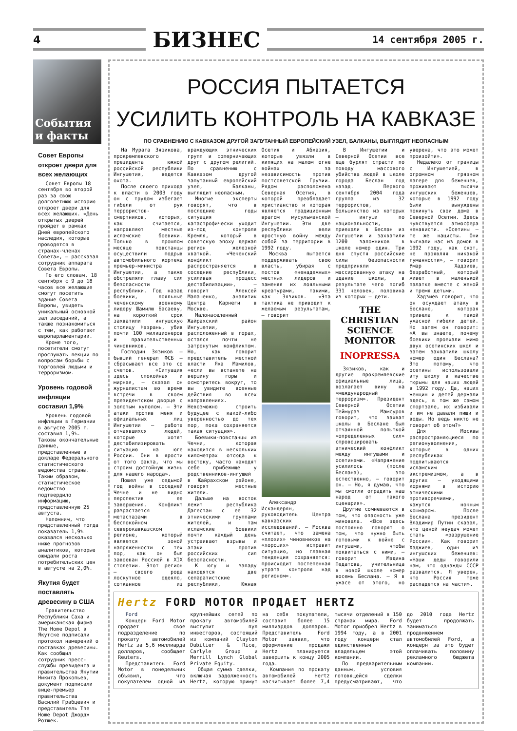4 БИЗНЕС 14 сентября 2005 г.
События и факты
Совет Европы откроет двери для всех желающих
Совет Европы 18 сентября во второй раз за свою долголетнюю историю откроет двери для всех желающих. «День открытых дверей пройдет в рамках Дней европейского наследия, которые проводятся в странах-членах Совета», – рассказал сотрудник аппарата Совета Европы.
По его словам, 18 сентября с 9 до 18 часов все желающие смогут посетить здание Совета Европы, увидеть уникальный основной зал заседаний, а также познакомиться с тем, как работают европарламентарии.
Кроме того, посетители смогут прослушать лекции по вопросам борьбы с торговлей людьми и терроризмом.
Уровень годовой инфляции составил 1,9%
Уровень годовой инфляции в Германии в августе 2005 г. составил 1,9%. Таковы окончательные данные, представленные в докладе Федерального статистического ведомства страны. Таким образом, статистическое ведомство подтвердило информацию, представленную 25 августа.
Напомним, что представленный тогда показатель 1,9% оказался несколько ниже прогнозов аналитиков, которые ожидали роста потребительских цен в августе на 2,0%.
Якутия будет поставлять древесину в США
Правительство Республики Саха и американская фирма The Home Depot в Якутске подписали протокол намерений о поставках древесины. Как сообщил сотрудник пресс-службы президента и правительства Якутии Никита Прокопьев, документ подписали вице-премьер правительства Василий Грабцевич и представитель The Home Depot Джордж Ротшек.
РОССИЯ ПЫТАЕТСЯ
УСИЛИТЬ КОНТРОЛЬ НА КАВКАЗЕ
ПО СРАВНЕНИЮ С КАВКАЗОМ ДРУГОЙ ЗАПУТАННЫЙ ЕВРОПЕЙСКИЙ УЗЕЛ, БАЛКАНЫ, ВЫГЛЯДИТ НЕОПАСНЫМ
На Мурата Зязикова, прокремлевского президента южной российской республики Ингушетия, ведется охота.
После своего прихода к власти в 2003 году он с трудом избегает гибели от рук террористов-смертников, которых, как считается, направляют местные исламские боевики. Только в прошлом месяце повстанцы осуществили подрыв автомобильного кортежа премьер-министра Ингушетии, а также обстреляли главу сил безопасности республики. Год назад боевики, лояльные чеченскому военному лидеру Шамилю Басаеву, на короткий срок захватили ингушскую столицу Назрань, убив почти 100 милиционеров и правительственных чиновников.
Господин Зязиков – бывший генерал ФСБ – сбрасывает все это со счетов. «Ситуация здесь спокойная и мирная, – сказал он журналистам во время встречи в своем президентском дворце с золотым куполом. – Эти атаки против меня и официальных лиц Ингушетии – работа отчаявшихся людей, которые хотят дестабилизировать ситуацию на юге России. Они в ярости от того факта, что мы строим достойную жизнь для нашего народа».
Пошел уже седьмой год войны в соседней Чечне и не видно перспектив ее завершения. Конфликт разрастается метастазами в беспокойном северокавказском регионе, который является зоной напряженности с тех пор, как он был завоеван Россией в XIX столетии. Этот регион – своего рода лоскутное одеяло, сотканное из враждующих этнических групп и соперничающих друг с другом религий. По сравнению с Кавказом другой запутанный европейский узел, Балканы, выглядит неопасным.
Многие эксперты говорят, что в последние годы ситуация катастрофически уходит из-под контроля Кремля, который в советскую эпоху держал регион железной хваткой. «Чеченский конфликт распространяется в соседние республики, усиливая процесс дестабилизации», – говорит Алексей Малашенко, аналитик Центра Карнеги в Москве.
Малонаселенный Жайрахский район Ингушетии, расположенный в горах, остался почти не затронутым конфликтом. Но, как говорит представитель местной власти Яха Мамилов, «если вы встанете на вершину горы и осмотритесь вокруг, то вы увидите военные действия во всех направлениях. Невозможно строить будущее с какой-либо уверенностью до тех пор, пока сохраняется такая ситуация».
Боевики-повстанцы из Чечни, которая находится в нескольких километрах отсюда к востоку, часто находят себе прибежище у родственников-ингушей в Жайрахском районе, говорят местные жители.
Дальше на восток лежит республика Дагестан с ее 32 этническими группами жителей, и там исламские боевики почти каждый день устраивают взрывы и атаки против российских сил безопасности.
К югу и западу находятся две сепаратистские республики, Южная Осетия и Абхазия, которые увязли в кипящих на малом огне войнах за независимость против постсоветской Грузии. Рядом расположена Северная Осетия, в которой преобладает христианство и которая является традиционным врагом мусульманской Ингушетии. Эти две республики вели яростную войну между собой за территории в 1992 году.
Москва пытается поддерживать свою власть, убирая с постов «ненадежных» местных лидеров и заменяя их лояльными креатурами, такими, как Зязиков. «Эта тактика не приводит к желаемым результатам, – говорит
Александр Искандерян, руководитель Центра кавказских исследований. – Москва считает, что замена «плохих» чиновников на «хороших» исправит ситуацию, но главная тенденция сохраняется: происходит постепенная утрата контроля над регионом».
В Ингушетии и Северной Осетии все еще бурлят страсти по поводу массового убийства людей в школе города Беслан год назад. Первого сентября 2004 года группа из 32 террористов, большинство из которых – ингуши по национальности, приехали в Беслан из Ингушетии и захватили 1200 заложников в школе номер один. Три дня спустя российские силы безопасности предприняли массированную атаку на здание школы, в результате чего погиб 331 человек, половина из которых – дети.
THE CHRISTIAN SCIENCE MONITOR
INOPRESSA
Зязиков, как и другие прокремлевские официальные лица, возлагает вину на «международный терроризм». Президент Северной Осетии Теймураз Мамсуров говорит, что захват школы в Беслане был отчаянной попыткой «определенных сил» спровоцировать этнический конфликт между ингушами и осетинами. «Напряжение усилилось (после Беслана), это естественно, – говорит он. – Но, я думаю, что мы смогли оградить наш народ от такого сценария».
Другие сомневаются в том, что опасность уже миновала. «Все здесь постоянно говорят о том, что нужно быть готовыми к войне с ингушами, чтобы поквитаться с ними, – говорит Мадина Педатова, учительница в новой школе номер восемь Беслана. – Я в ужасе от этого, но уверена, что это может произойти».
Недалеко от границы с Ингушетией, в огромном грязном лагере для беженцев, проживают тысячи ингушских беженцев, которые в 1992 году были вынуждены покинуть свои дома в Северной Осетии. Здесь чувствуется атмосфера ненависти. «Осетины – те же нацисты. Они выгнали нас из домов в 1992 году, как скот, не проявляя никакой гуманности», – говорит Умар Хадзиев, безработный, который живет в маленькой палатке вместе с женой и тремя детьми.
Хадзиев говорит, что он осуждает атаку в Беслане, которая привела к такой ужасной гибели детей. Но затем он говорит: «А вы знаете, почему боевики проехали мимо двух осетинских школ и затем захватили школу номер один Беслана? Это потому, что осетины использовали эту школу в качестве тюрьмы для наших людей в 1992 году. Да, наших женщин и детей держали здесь, в том же самом спортзале, их избивали и им не давали пищи и воды. Но ведь никто не говорит об этом?»
Для Москвы распространяющиеся по регионуволнения, которые в одних республиках подпитываются исламским экстремизмом, а в других – уходящими корнями в историю этническими противоречиями, кажутся ночным кошмаром. После Беслана президент Владимир Путин сказал, что ценой неудач может стать «разрушение России». Как говорит Хаджиев, один из ингушских беженцев: «Наши деды говорили нам, что однажды СССР развалится. Я уверен, что Россия тоже распадется на части».
Hertz FORD MOTOR ПРОДАЕТ HERTZ
Ford
Концерн Ford Motor продает свое подразделение по прокату автомобилей Hertz за 5,6 миллиарда долларов, сообщает Reuters.
Представитель Ford Motor в понедельник объявил, что покупателем одной из крупнейших сетей по прокату автомобилей выступит пул инвесторов, состоящий из компаний Clayton Dubilier & Rice, Carlyle Group и Merrill Lynch Global Private Equity.
Общая сумма сделки, включая задолженность Hertz, которую примут на себя покупатели, составит более 15 миллиардов долларов. Представитель Ford Motor заявил, что оформление продажи Hertz планируется завершить к концу 2005 года.
Компания по прокату автомобилей Hertz насчитывает более 7,4 тысячи отделений в 150 странах мира. Ford Motor приобрел Hertz в 1994 году, а в 2001 году концерн стал единственным владельцем этой компании.
По предварительным данным, условия готовящейся сделки предусматривают, что до 2010 года Hertz будет продолжать заниматься продвижением автомобилей Ford, а концерн за это будет оплачивать половину рекламного бюджета компании.